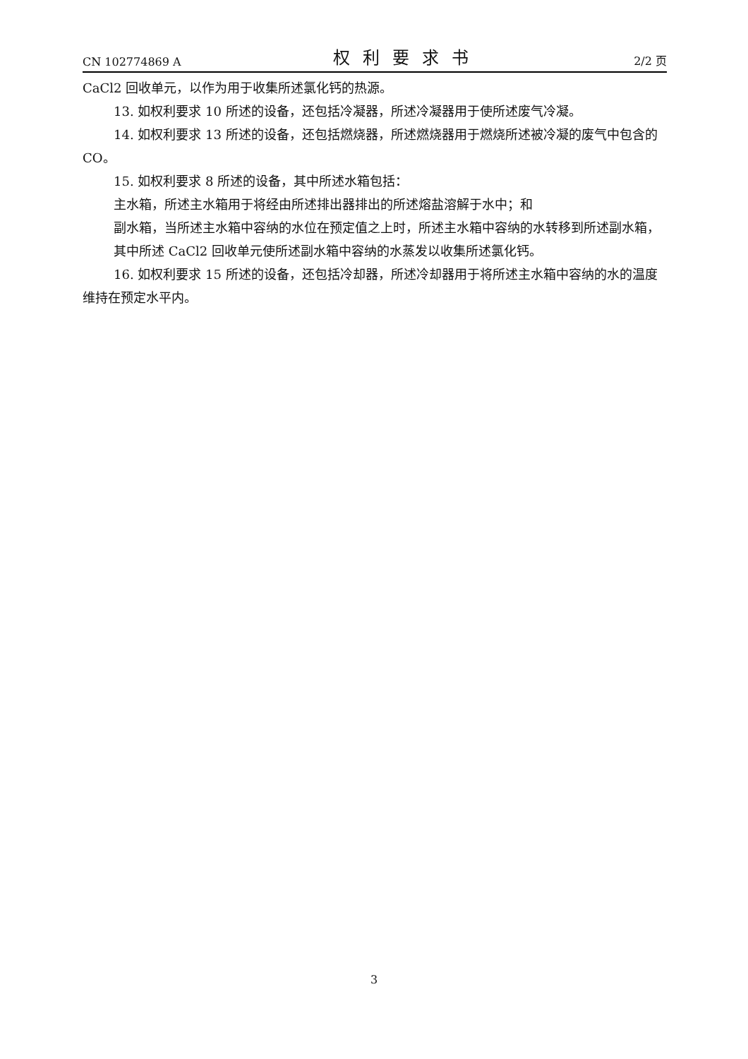CN 102774869 A 权利要求书 2/2 页
CaCl2 回收单元，以作为用于收集所述氯化钙的热源。
13. 如权利要求 10 所述的设备，还包括冷凝器，所述冷凝器用于使所述废气冷凝。
14. 如权利要求 13 所述的设备，还包括燃烧器，所述燃烧器用于燃烧所述被冷凝的废气中包含的 CO。
15. 如权利要求 8 所述的设备，其中所述水箱包括：
主水箱，所述主水箱用于将经由所述排出器排出的所述熔盐溶解于水中；和
副水箱，当所述主水箱中容纳的水位在预定值之上时，所述主水箱中容纳的水转移到所述副水箱，
其中所述 CaCl2 回收单元使所述副水箱中容纳的水蒸发以收集所述氯化钙。
16. 如权利要求 15 所述的设备，还包括冷却器，所述冷却器用于将所述主水箱中容纳的水的温度维持在预定水平内。
3